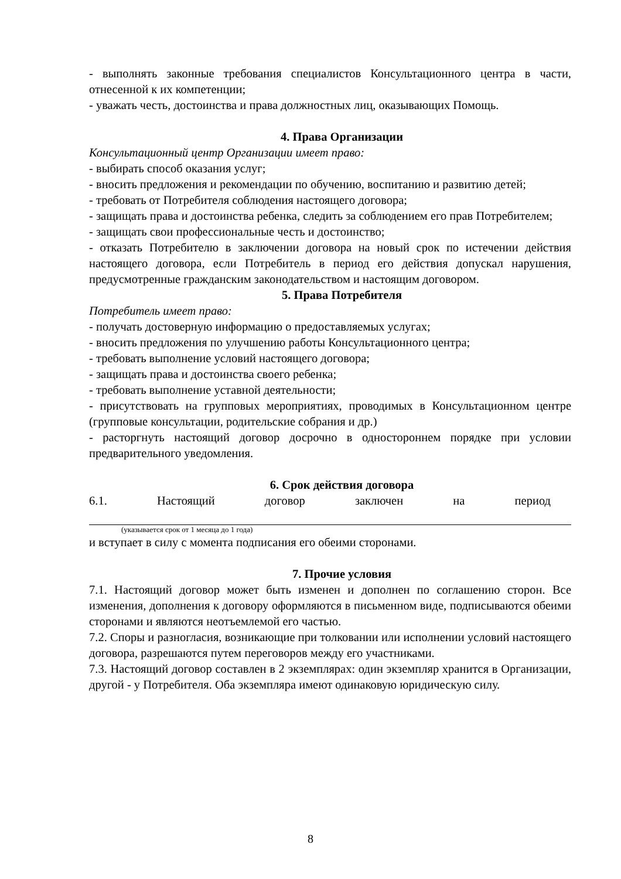- выполнять законные требования специалистов Консультационного центра в части, отнесенной к их компетенции;
- уважать честь, достоинства и права должностных лиц, оказывающих Помощь.
4. Права Организации
Консультационный центр Организации имеет право:
- выбирать способ оказания услуг;
- вносить предложения и рекомендации по обучению, воспитанию и развитию детей;
- требовать от Потребителя соблюдения настоящего договора;
- защищать права и достоинства ребенка, следить за соблюдением его прав Потребителем;
- защищать свои профессиональные честь и достоинство;
- отказать Потребителю в заключении договора на новый срок по истечении действия настоящего договора, если Потребитель в период его действия допускал нарушения, предусмотренные гражданским законодательством и настоящим договором.
5. Права Потребителя
Потребитель имеет право:
- получать достоверную информацию о предоставляемых услугах;
- вносить предложения по улучшению работы Консультационного центра;
- требовать выполнение условий настоящего договора;
- защищать права и достоинства своего ребенка;
- требовать выполнение уставной деятельности;
- присутствовать на групповых мероприятиях, проводимых в Консультационном центре (групповые консультации, родительские собрания и др.)
- расторгнуть настоящий договор досрочно в одностороннем порядке при условии предварительного уведомления.
6. Срок действия договора
6.1. Настоящий договор заключен на период
(указывается срок от 1 месяца до 1 года)
и вступает в силу с момента подписания его обеими сторонами.
7. Прочие условия
7.1. Настоящий договор может быть изменен и дополнен по соглашению сторон. Все изменения, дополнения к договору оформляются в письменном виде, подписываются обеими сторонами и являются неотъемлемой его частью.
7.2. Споры и разногласия, возникающие при толковании или исполнении условий настоящего договора, разрешаются путем переговоров между его участниками.
7.3. Настоящий договор составлен в 2 экземплярах: один экземпляр хранится в Организации, другой - у Потребителя. Оба экземпляра имеют одинаковую юридическую силу.
8